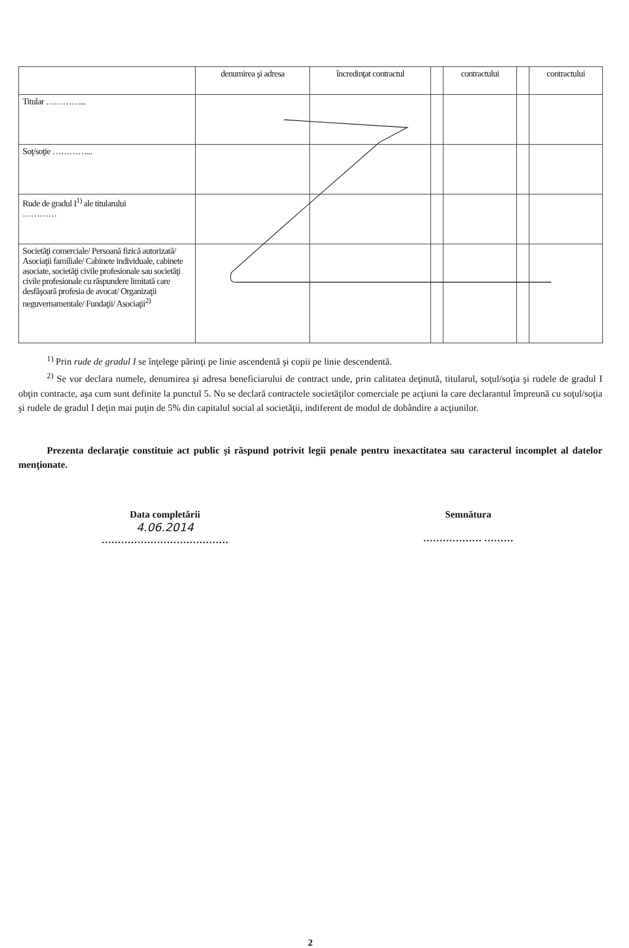| | denumirea şi adresa | încredinţat contractul | | contractului | | contractului |
| Titular …………... | | | | | | |
| Soţ/soţie …………... | | | | | | |
| Rude de gradul I<sup>1)</sup> ale titularului ………… | | | | | | |
| Societăţi comerciale/ Persoană fizică autorizată/ Asociaţii familiale/ Cabinete individuale, cabinete asociate, societăţi civile profesionale sau societăţi civile profesionale cu răspundere limitată care desfăşoară profesia de avocat/ Organizaţii neguvernamentale/ Fundaţii/ Asociaţii<sup>2)</sup> | | | | | | |
<sup>1)</sup> Prin rude de gradul I se înţelege părinţi pe linie ascendentă şi copii pe linie descendentă.
<sup>2)</sup> Se vor declara numele, denumirea şi adresa beneficiarului de contract unde, prin calitatea deţinută, titularul, soţul/soţia şi rudele de gradul I obţin contracte, aşa cum sunt definite la punctul 5. Nu se declară contractele societăţilor comerciale pe acţiuni la care declarantul împreună cu soţul/soţia şi rudele de gradul I deţin mai puţin de 5% din capitalul social al societăţii, indiferent de modul de dobândire a acţiunilor.
Prezenta declaraţie constituie act public şi răspund potrivit legii penale pentru inexactitatea sau caracterul incomplet al datelor menţionate.
Data completării
4.06.2014
…………………………………
Semnătura
……………… ………
2